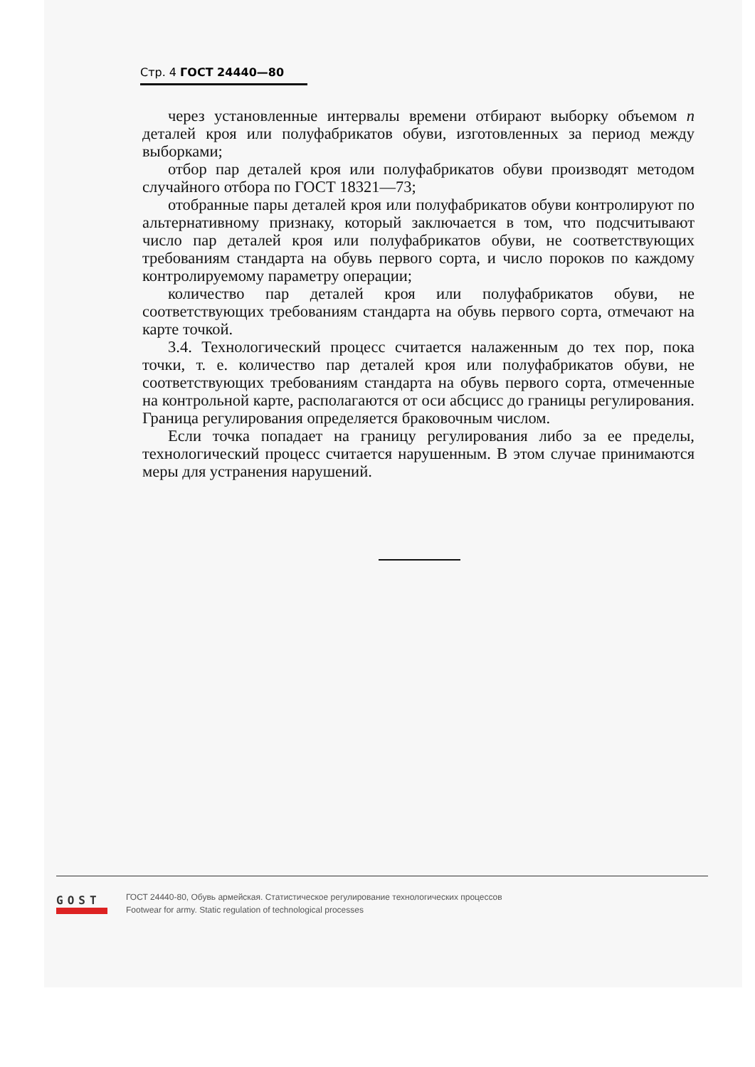Стр. 4 ГОСТ 24440—80
через установленные интервалы времени отбирают выборку объемом n деталей кроя или полуфабрикатов обуви, изготовленных за период между выборками;
отбор пар деталей кроя или полуфабрикатов обуви производят методом случайного отбора по ГОСТ 18321—73;
отобранные пары деталей кроя или полуфабрикатов обуви контролируют по альтернативному признаку, который заключается в том, что подсчитывают число пар деталей кроя или полуфабрикатов обуви, не соответствующих требованиям стандарта на обувь первого сорта, и число пороков по каждому контролируемому параметру операции;
количество пар деталей кроя или полуфабрикатов обуви, не соответствующих требованиям стандарта на обувь первого сорта, отмечают на карте точкой.
3.4. Технологический процесс считается налаженным до тех пор, пока точки, т. е. количество пар деталей кроя или полуфабрикатов обуви, не соответствующих требованиям стандарта на обувь первого сорта, отмеченные на контрольной карте, располагаются от оси абсцисс до границы регулирования. Граница регулирования определяется браковочным числом.
Если точка попадает на границу регулирования либо за ее пределы, технологический процесс считается нарушенным. В этом случае принимаются меры для устранения нарушений.
GOST
ГОСТ 24440-80, Обувь армейская. Статистическое регулирование технологических процессов
Footwear for army. Static regulation of technological processes